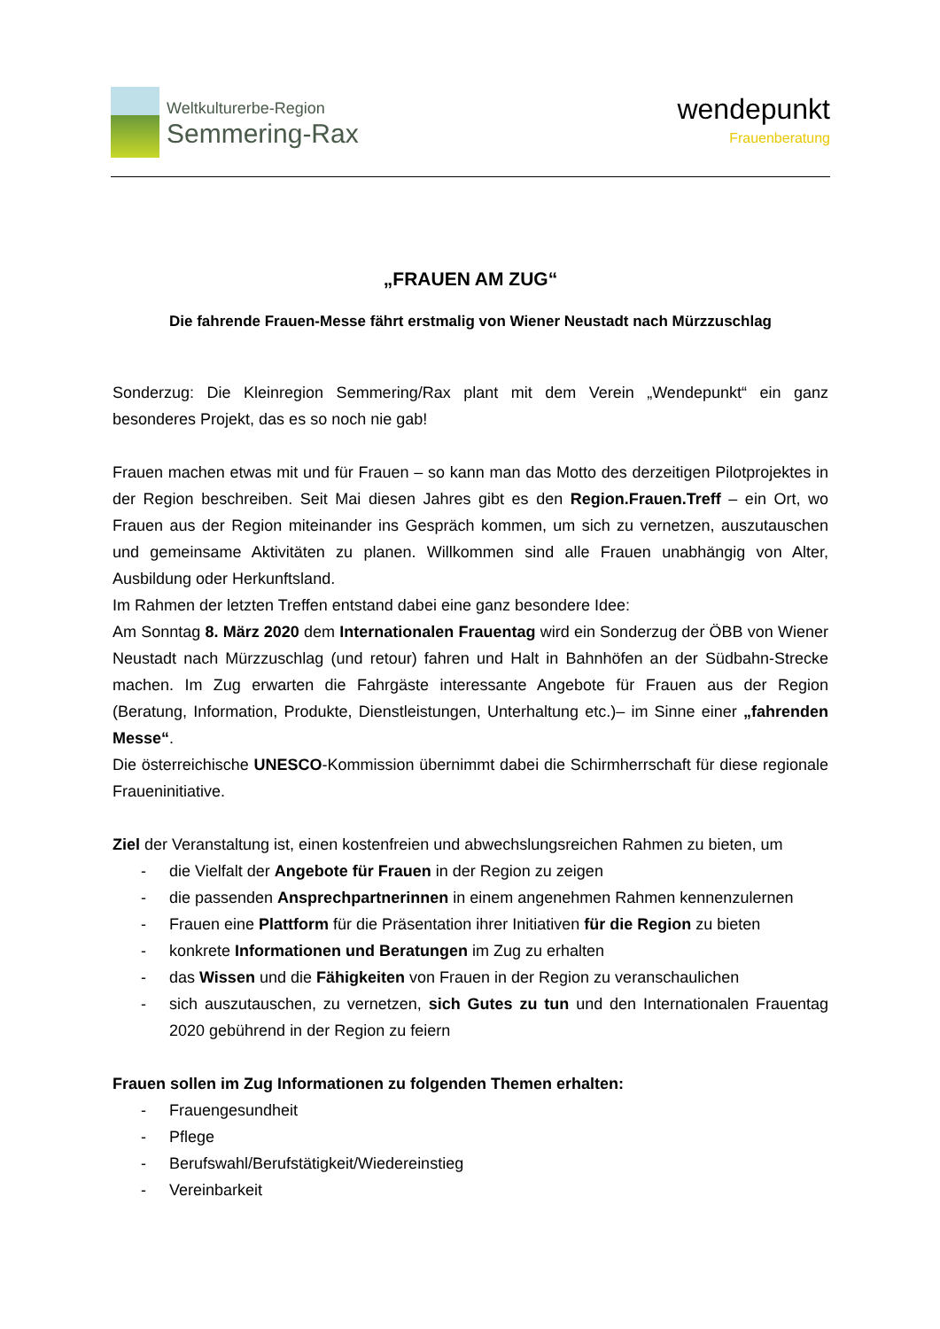Weltkulturerbe-Region
Semmering-Rax
wendepunkt
Frauenberatung
„FRAUEN AM ZUG“
Die fahrende Frauen-Messe fährt erstmalig von Wiener Neustadt nach Mürzzuschlag
Sonderzug: Die Kleinregion Semmering/Rax plant mit dem Verein „Wendepunkt“ ein ganz besonderes Projekt, das es so noch nie gab!
Frauen machen etwas mit und für Frauen – so kann man das Motto des derzeitigen Pilotprojektes in der Region beschreiben. Seit Mai diesen Jahres gibt es den Region.Frauen.Treff – ein Ort, wo Frauen aus der Region miteinander ins Gespräch kommen, um sich zu vernetzen, auszutauschen und gemeinsame Aktivitäten zu planen. Willkommen sind alle Frauen unabhängig von Alter, Ausbildung oder Herkunftsland.
Im Rahmen der letzten Treffen entstand dabei eine ganz besondere Idee:
Am Sonntag 8. März 2020 dem Internationalen Frauentag wird ein Sonderzug der ÖBB von Wiener Neustadt nach Mürzzuschlag (und retour) fahren und Halt in Bahnhöfen an der Südbahn-Strecke machen. Im Zug erwarten die Fahrgäste interessante Angebote für Frauen aus der Region (Beratung, Information, Produkte, Dienstleistungen, Unterhaltung etc.)– im Sinne einer „fahrenden Messe“.
Die österreichische UNESCO-Kommission übernimmt dabei die Schirmherrschaft für diese regionale Fraueninitiative.
Ziel der Veranstaltung ist, einen kostenfreien und abwechslungsreichen Rahmen zu bieten, um
- die Vielfalt der Angebote für Frauen in der Region zu zeigen
- die passenden Ansprechpartnerinnen in einem angenehmen Rahmen kennenzulernen
- Frauen eine Plattform für die Präsentation ihrer Initiativen für die Region zu bieten
- konkrete Informationen und Beratungen im Zug zu erhalten
- das Wissen und die Fähigkeiten von Frauen in der Region zu veranschaulichen
- sich auszutauschen, zu vernetzen, sich Gutes zu tun und den Internationalen Frauentag 2020 gebührend in der Region zu feiern
Frauen sollen im Zug Informationen zu folgenden Themen erhalten:
- Frauengesundheit
- Pflege
- Berufswahl/Berufstätigkeit/Wiedereinstieg
- Vereinbarkeit